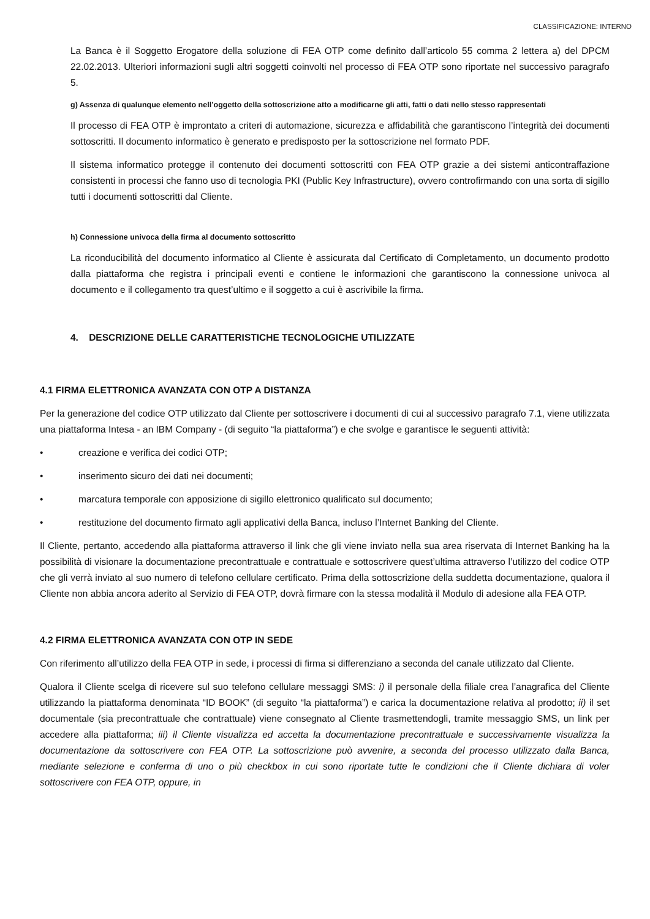CLASSIFICAZIONE: INTERNO
La Banca è il Soggetto Erogatore della soluzione di FEA OTP come definito dall’articolo 55 comma 2 lettera a) del DPCM 22.02.2013. Ulteriori informazioni sugli altri soggetti coinvolti nel processo di FEA OTP sono riportate nel successivo paragrafo 5.
g) Assenza di qualunque elemento nell’oggetto della sottoscrizione atto a modificarne gli atti, fatti o dati nello stesso rappresentati
Il processo di FEA OTP è improntato a criteri di automazione, sicurezza e affidabilità che garantiscono l’integrità dei documenti sottoscritti. Il documento informatico è generato e predisposto per la sottoscrizione nel formato PDF.
Il sistema informatico protegge il contenuto dei documenti sottoscritti con FEA OTP grazie a dei sistemi anticontraffazione consistenti in processi che fanno uso di tecnologia PKI (Public Key Infrastructure), ovvero controfirmando con una sorta di sigillo tutti i documenti sottoscritti dal Cliente.
h) Connessione univoca della firma al documento sottoscritto
La riconducibilità del documento informatico al Cliente è assicurata dal Certificato di Completamento, un documento prodotto dalla piattaforma che registra i principali eventi e contiene le informazioni che garantiscono la connessione univoca al documento e il collegamento tra quest’ultimo e il soggetto a cui è ascrivibile la firma.
4. DESCRIZIONE DELLE CARATTERISTICHE TECNOLOGICHE UTILIZZATE
4.1 FIRMA ELETTRONICA AVANZATA CON OTP A DISTANZA
Per la generazione del codice OTP utilizzato dal Cliente per sottoscrivere i documenti di cui al successivo paragrafo 7.1, viene utilizzata una piattaforma Intesa - an IBM Company - (di seguito “la piattaforma”) e che svolge e garantisce le seguenti attività:
• creazione e verifica dei codici OTP;
• inserimento sicuro dei dati nei documenti;
• marcatura temporale con apposizione di sigillo elettronico qualificato sul documento;
• restituzione del documento firmato agli applicativi della Banca, incluso l’Internet Banking del Cliente.
Il Cliente, pertanto, accedendo alla piattaforma attraverso il link che gli viene inviato nella sua area riservata di Internet Banking ha la possibilità di visionare la documentazione precontrattuale e contrattuale e sottoscrivere quest’ultima attraverso l’utilizzo del codice OTP che gli verrà inviato al suo numero di telefono cellulare certificato. Prima della sottoscrizione della suddetta documentazione, qualora il Cliente non abbia ancora aderito al Servizio di FEA OTP, dovrà firmare con la stessa modalità il Modulo di adesione alla FEA OTP.
4.2 FIRMA ELETTRONICA AVANZATA CON OTP IN SEDE
Con riferimento all’utilizzo della FEA OTP in sede, i processi di firma si differenziano a seconda del canale utilizzato dal Cliente.
Qualora il Cliente scelga di ricevere sul suo telefono cellulare messaggi SMS: i) il personale della filiale crea l’anagrafica del Cliente utilizzando la piattaforma denominata “ID BOOK” (di seguito “la piattaforma”) e carica la documentazione relativa al prodotto; ii) il set documentale (sia precontrattuale che contrattuale) viene consegnato al Cliente trasmettendogli, tramite messaggio SMS, un link per accedere alla piattaforma; iii) il Cliente visualizza ed accetta la documentazione precontrattuale e successivamente visualizza la documentazione da sottoscrivere con FEA OTP. La sottoscrizione può avvenire, a seconda del processo utilizzato dalla Banca, mediante selezione e conferma di uno o più checkbox in cui sono riportate tutte le condizioni che il Cliente dichiara di voler sottoscrivere con FEA OTP, oppure, in